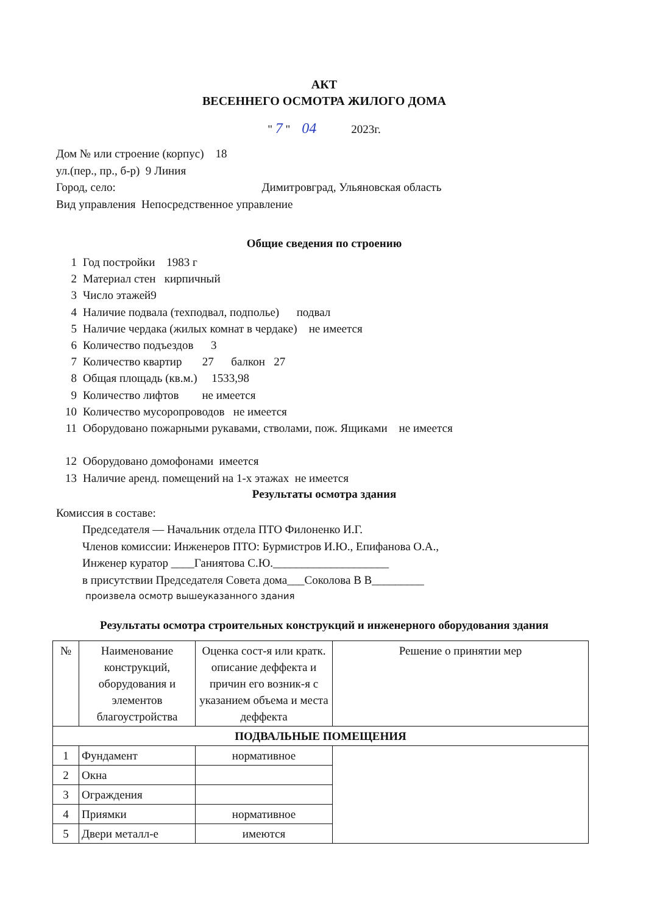АКТ
ВЕСЕННЕГО ОСМОТРА ЖИЛОГО ДОМА
" 7 " 04 2023г.
Дом № или строение (корпус) 18
ул.(пер., пр., б-р) 9 Линия
Город, село: Димитровград, Ульяновская область
Вид управления Непосредственное управление
Общие сведения по строению
1 Год постройки 1983 г 2 Материал стен кирпичный 3 Число этажей9 4 Наличие подвала (техподвал, подполье) подвал 5 Наличие чердака (жилых комнат в чердаке) не имеется 6 Количество подъездов 3 7 Количество квартир 27 балкон 27 8 Общая площадь (кв.м.) 1533,98 9 Количество лифтов не имеется 10 Количество мусоропроводов не имеется 11 Оборудовано пожарными рукавами, стволами, пож. Ящиками не имеется 12 Оборудовано домофонами имеется 13 Наличие аренд. помещений на 1-х этажах не имеется
Результаты осмотра здания
Комиссия в составе:
Председателя — Начальник отдела ПТО Филоненко И.Г.
Членов комиссии: Инженеров ПТО: Бурмистров И.Ю., Епифанова О.А.,
Инженер куратор ____Ганиятова С.Ю.____________________
в присутствии Председателя Совета дома___Соколова В В_________
произвела осмотр вышеуказанного здания
Результаты осмотра строительных конструкций и инженерного оборудования здания
| № | Наименование конструкций, оборудования и элементов благоустройства | Оценка сост-я или кратк. описание деффекта и причин его возник-я с указанием объема и места деффекта | Решение о принятии мер |
| --- | --- | --- | --- |
| ПОДВАЛЬНЫЕ ПОМЕЩЕНИЯ | | | |
| 1 | Фундамент | нормативное | |
| 2 | Окна | | |
| 3 | Ограждения | | |
| 4 | Приямки | нормативное | |
| 5 | Двери металл-е | имеются | |